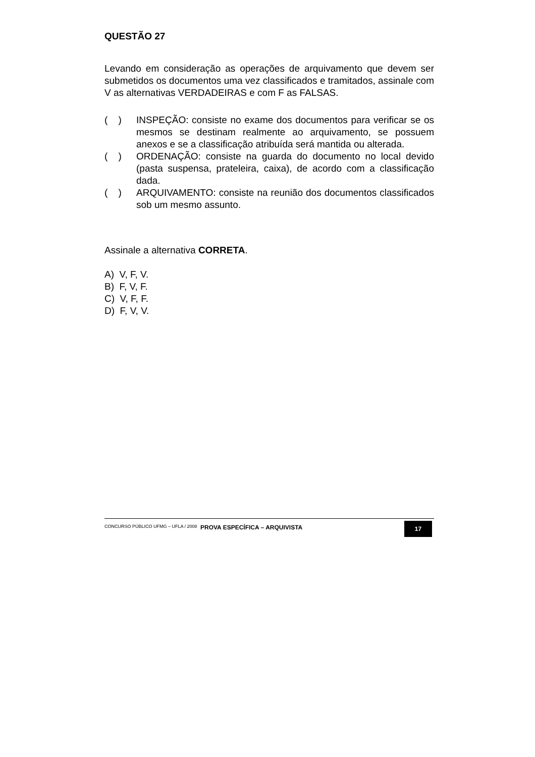QUESTÃO 27
Levando em consideração as operações de arquivamento que devem ser submetidos os documentos uma vez classificados e tramitados, assinale com V as alternativas VERDADEIRAS e com F as FALSAS.
( ) INSPEÇÃO: consiste no exame dos documentos para verificar se os mesmos se destinam realmente ao arquivamento, se possuem anexos e se a classificação atribuída será mantida ou alterada.
( ) ORDENAÇÃO: consiste na guarda do documento no local devido (pasta suspensa, prateleira, caixa), de acordo com a classificação dada.
( ) ARQUIVAMENTO: consiste na reunião dos documentos classificados sob um mesmo assunto.
Assinale a alternativa CORRETA.
A) V, F, V.
B) F, V, F.
C) V, F, F.
D) F, V, V.
CONCURSO PÚBLICO UFMG – UFLA / 2008 PROVA ESPECÍFICA – ARQUIVISTA 17